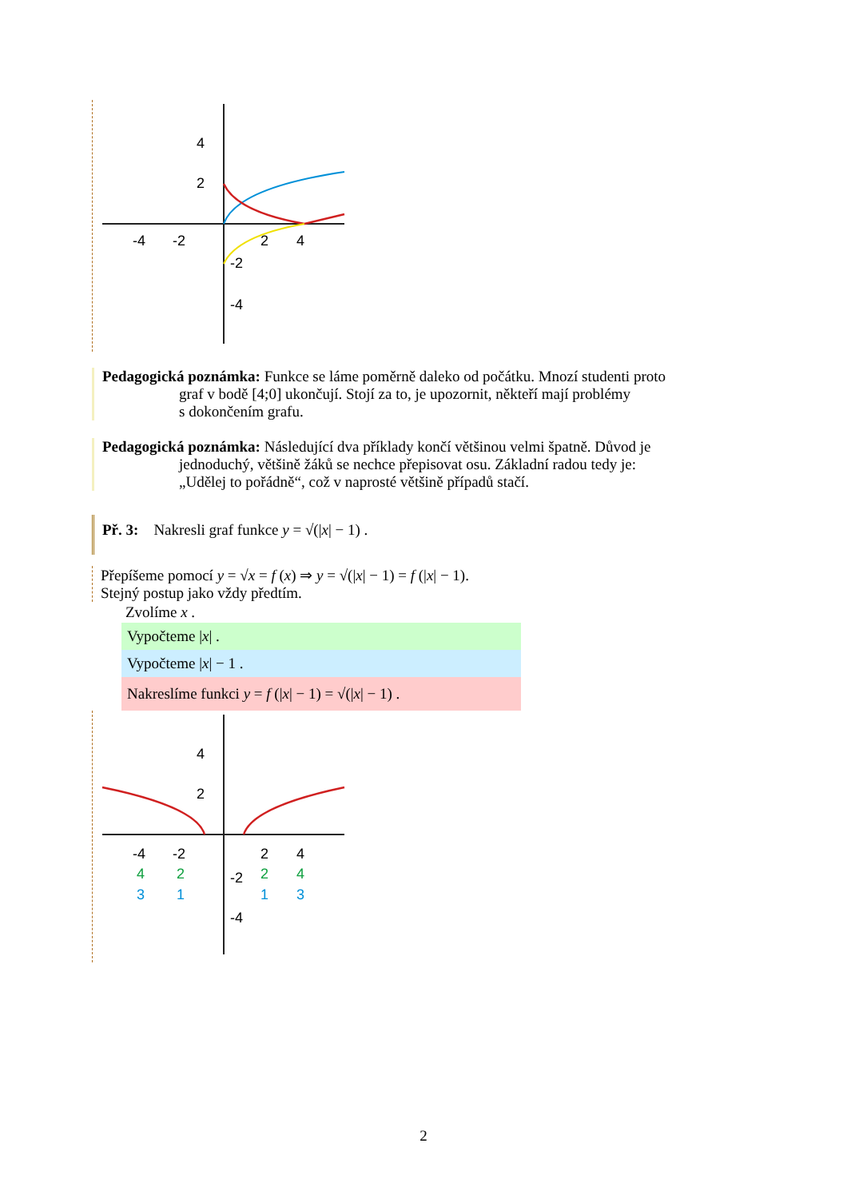4
2
-4
-2
2
4
-2
-4
Pedagogická poznámka: Funkce se láme poměrně daleko od počátku. Mnozí studenti proto
graf v bodě [4;0] ukončují. Stojí za to, je upozornit, někteří mají problémy
s dokončením grafu.
Pedagogická poznámka: Následující dva příklady končí většinou velmi špatně. Důvod je
jednoduchý, většině žáků se nechce přepisovat osu. Základní radou tedy je:
„Udělej to pořádně“, což v naprosté většině případů stačí.
Př. 3: Nakresli graf funkce y = √(|x| − 1) .
Přepíšeme pomocí y = √x = f (x) ⇒ y = √(|x| − 1) = f (|x| − 1).
Stejný postup jako vždy předtím.
Zvolíme x .
Vypočteme |x| .
Vypočteme |x| − 1 .
Nakreslíme funkci y = f (|x| − 1) = √(|x| − 1) .
4
2
-4
-2
2
4
4
2
2
4
-2
3
1
1
3
-4
2